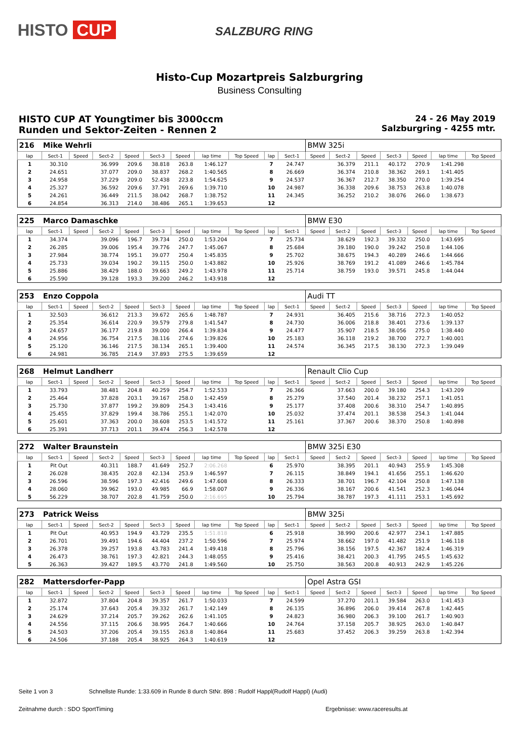HISTO CUP SALZBURG RING
Histo-Cup Mozartpreis Salzburgring
Business Consulting
HISTO CUP AT Youngtimer bis 3000ccm
Runden und Sektor-Zeiten - Rennen 2
24 - 26 May 2019
Salzburgring - 4255 mtr.
| 216 | Mike Wehrli | | | | | | | | | | BMW 325i | | | | | | |
| lap | Sect-1 | Speed | Sect-2 | Speed | Sect-3 | Speed | lap time | Top Speed | lap | Sect-1 | Speed | Sect-2 | Speed | Sect-3 | Speed | lap time | Top Speed |
| 1 | 30.310 | | 36.999 | 209.6 | 38.818 | 263.8 | 1:46.127 | | 7 | 24.747 | | 36.379 | 211.1 | 40.172 | 270.9 | 1:41.298 | |
| 2 | 24.651 | | 37.077 | 209.0 | 38.837 | 268.2 | 1:40.565 | | 8 | 26.669 | | 36.374 | 210.8 | 38.362 | 269.1 | 1:41.405 | |
| 3 | 24.958 | | 37.229 | 209.0 | 52.438 | 223.8 | 1:54.625 | | 9 | 24.537 | | 36.367 | 212.7 | 38.350 | 270.0 | 1:39.254 | |
| 4 | 25.327 | | 36.592 | 209.6 | 37.791 | 269.6 | 1:39.710 | | 10 | 24.987 | | 36.338 | 209.6 | 38.753 | 263.8 | 1:40.078 | |
| 5 | 24.261 | | 36.449 | 211.5 | 38.042 | 268.7 | 1:38.752 | | 11 | 24.345 | | 36.252 | 210.2 | 38.076 | 266.0 | 1:38.673 | |
| 6 | 24.854 | | 36.313 | 214.0 | 38.486 | 265.1 | 1:39.653 | | 12 | | | | | | | | |
| 225 | Marco Damaschke | | | | | | | | | | BMW E30 | | | | | | |
| lap | Sect-1 | Speed | Sect-2 | Speed | Sect-3 | Speed | lap time | Top Speed | lap | Sect-1 | Speed | Sect-2 | Speed | Sect-3 | Speed | lap time | Top Speed |
| 1 | 34.374 | | 39.096 | 196.7 | 39.734 | 250.0 | 1:53.204 | | 7 | 25.734 | | 38.629 | 192.3 | 39.332 | 250.0 | 1:43.695 | |
| 2 | 26.285 | | 39.006 | 195.4 | 39.776 | 247.7 | 1:45.067 | | 8 | 25.684 | | 39.180 | 190.0 | 39.242 | 250.8 | 1:44.106 | |
| 3 | 27.984 | | 38.774 | 195.1 | 39.077 | 250.4 | 1:45.835 | | 9 | 25.702 | | 38.675 | 194.3 | 40.289 | 246.6 | 1:44.666 | |
| 4 | 25.733 | | 39.034 | 190.2 | 39.115 | 250.0 | 1:43.882 | | 10 | 25.926 | | 38.769 | 191.2 | 41.089 | 246.6 | 1:45.784 | |
| 5 | 25.886 | | 38.429 | 188.0 | 39.663 | 249.2 | 1:43.978 | | 11 | 25.714 | | 38.759 | 193.0 | 39.571 | 245.8 | 1:44.044 | |
| 6 | 25.590 | | 39.128 | 193.3 | 39.200 | 246.2 | 1:43.918 | | 12 | | | | | | | | |
| 253 | Enzo Coppola | | | | | | | | | | Audi TT | | | | | | |
| lap | Sect-1 | Speed | Sect-2 | Speed | Sect-3 | Speed | lap time | Top Speed | lap | Sect-1 | Speed | Sect-2 | Speed | Sect-3 | Speed | lap time | Top Speed |
| 1 | 32.503 | | 36.612 | 213.3 | 39.672 | 265.6 | 1:48.787 | | 7 | 24.931 | | 36.405 | 215.6 | 38.716 | 272.3 | 1:40.052 | |
| 2 | 25.354 | | 36.614 | 220.9 | 39.579 | 279.8 | 1:41.547 | | 8 | 24.730 | | 36.006 | 218.8 | 38.401 | 273.6 | 1:39.137 | |
| 3 | 24.657 | | 36.177 | 219.8 | 39.000 | 266.4 | 1:39.834 | | 9 | 24.477 | | 35.907 | 218.5 | 38.056 | 275.0 | 1:38.440 | |
| 4 | 24.956 | | 36.754 | 217.5 | 38.116 | 274.6 | 1:39.826 | | 10 | 25.183 | | 36.118 | 219.2 | 38.700 | 272.7 | 1:40.001 | |
| 5 | 25.120 | | 36.146 | 217.5 | 38.134 | 265.1 | 1:39.400 | | 11 | 24.574 | | 36.345 | 217.5 | 38.130 | 272.3 | 1:39.049 | |
| 6 | 24.981 | | 36.785 | 214.9 | 37.893 | 275.5 | 1:39.659 | | 12 | | | | | | | | |
| 268 | Helmut Landherr | | | | | | | | | | Renault Clio Cup | | | | | | |
| lap | Sect-1 | Speed | Sect-2 | Speed | Sect-3 | Speed | lap time | Top Speed | lap | Sect-1 | Speed | Sect-2 | Speed | Sect-3 | Speed | lap time | Top Speed |
| 1 | 33.793 | | 38.481 | 204.8 | 40.259 | 254.7 | 1:52.533 | | 7 | 26.366 | | 37.663 | 200.0 | 39.180 | 254.3 | 1:43.209 | |
| 2 | 25.464 | | 37.828 | 203.1 | 39.167 | 258.0 | 1:42.459 | | 8 | 25.279 | | 37.540 | 201.4 | 38.232 | 257.1 | 1:41.051 | |
| 3 | 25.730 | | 37.877 | 199.2 | 39.809 | 254.3 | 1:43.416 | | 9 | 25.177 | | 37.408 | 200.6 | 38.310 | 254.7 | 1:40.895 | |
| 4 | 25.455 | | 37.829 | 199.4 | 38.786 | 255.1 | 1:42.070 | | 10 | 25.032 | | 37.474 | 201.1 | 38.538 | 254.3 | 1:41.044 | |
| 5 | 25.601 | | 37.363 | 200.0 | 38.608 | 253.5 | 1:41.572 | | 11 | 25.161 | | 37.367 | 200.6 | 38.370 | 250.8 | 1:40.898 | |
| 6 | 25.391 | | 37.713 | 201.1 | 39.474 | 256.3 | 1:42.578 | | 12 | | | | | | | | |
| 272 | Walter Braunstein | | | | | | | | | | BMW 325i E30 | | | | | | |
| lap | Sect-1 | Speed | Sect-2 | Speed | Sect-3 | Speed | lap time | Top Speed | lap | Sect-1 | Speed | Sect-2 | Speed | Sect-3 | Speed | lap time | Top Speed |
| 1 | Pit Out | | 40.311 | 188.7 | 41.649 | 252.7 | 2:06.268 | | 6 | 25.970 | | 38.395 | 201.1 | 40.943 | 255.9 | 1:45.308 | |
| 2 | 26.028 | | 38.435 | 202.8 | 42.134 | 253.9 | 1:46.597 | | 7 | 26.115 | | 38.849 | 194.1 | 41.656 | 255.1 | 1:46.620 | |
| 3 | 26.596 | | 38.596 | 197.3 | 42.416 | 249.6 | 1:47.608 | | 8 | 26.333 | | 38.701 | 196.7 | 42.104 | 250.8 | 1:47.138 | |
| 4 | 28.060 | | 39.962 | 193.0 | 49.985 | 66.9 | 1:58.007 | | 9 | 26.336 | | 38.167 | 200.6 | 41.541 | 252.3 | 1:46.044 | |
| 5 | 56.229 | | 38.707 | 202.8 | 41.759 | 250.0 | 2:16.695 | | 10 | 25.794 | | 38.787 | 197.3 | 41.111 | 253.1 | 1:45.692 | |
| 273 | Patrick Weiss | | | | | | | | | | BMW 325i | | | | | | |
| lap | Sect-1 | Speed | Sect-2 | Speed | Sect-3 | Speed | lap time | Top Speed | lap | Sect-1 | Speed | Sect-2 | Speed | Sect-3 | Speed | lap time | Top Speed |
| 1 | Pit Out | | 40.953 | 194.9 | 43.729 | 235.5 | 1:51.818 | | 6 | 25.918 | | 38.990 | 200.6 | 42.977 | 234.1 | 1:47.885 | |
| 2 | 26.701 | | 39.491 | 194.6 | 44.404 | 237.2 | 1:50.596 | | 7 | 25.974 | | 38.662 | 197.0 | 41.482 | 251.9 | 1:46.118 | |
| 3 | 26.378 | | 39.257 | 193.8 | 43.783 | 241.4 | 1:49.418 | | 8 | 25.796 | | 38.156 | 197.5 | 42.367 | 182.4 | 1:46.319 | |
| 4 | 26.473 | | 38.761 | 197.3 | 42.821 | 244.3 | 1:48.055 | | 9 | 25.416 | | 38.421 | 200.3 | 41.795 | 245.5 | 1:45.632 | |
| 5 | 26.363 | | 39.427 | 189.5 | 43.770 | 241.8 | 1:49.560 | | 10 | 25.750 | | 38.563 | 200.8 | 40.913 | 242.9 | 1:45.226 | |
| 282 | Mattersdorfer-Papp | | | | | | | | | | Opel Astra GSI | | | | | | |
| lap | Sect-1 | Speed | Sect-2 | Speed | Sect-3 | Speed | lap time | Top Speed | lap | Sect-1 | Speed | Sect-2 | Speed | Sect-3 | Speed | lap time | Top Speed |
| 1 | 32.872 | | 37.804 | 204.8 | 39.357 | 261.7 | 1:50.033 | | 7 | 24.599 | | 37.270 | 201.1 | 39.584 | 263.0 | 1:41.453 | |
| 2 | 25.174 | | 37.643 | 205.4 | 39.332 | 261.7 | 1:42.149 | | 8 | 26.135 | | 36.896 | 206.0 | 39.414 | 267.8 | 1:42.445 | |
| 3 | 24.629 | | 37.214 | 205.7 | 39.262 | 262.6 | 1:41.105 | | 9 | 24.823 | | 36.980 | 206.3 | 39.100 | 261.7 | 1:40.903 | |
| 4 | 24.556 | | 37.115 | 206.6 | 38.995 | 264.7 | 1:40.666 | | 10 | 24.764 | | 37.158 | 205.7 | 38.925 | 263.0 | 1:40.847 | |
| 5 | 24.503 | | 37.206 | 205.4 | 39.155 | 263.8 | 1:40.864 | | 11 | 25.683 | | 37.452 | 206.3 | 39.259 | 263.8 | 1:42.394 | |
| 6 | 24.506 | | 37.188 | 205.4 | 38.925 | 264.3 | 1:40.619 | | 12 | | | | | | | | |
Seite 1 von 3 Schnellste Runde: 1:33.609 in Runde 8 durch StNr. 898 : Rudolf Happl(Rudolf Happl) (Audi)
Zeitnahme durch : SDO SportTiming Ergebnisse: www.raceresults.at